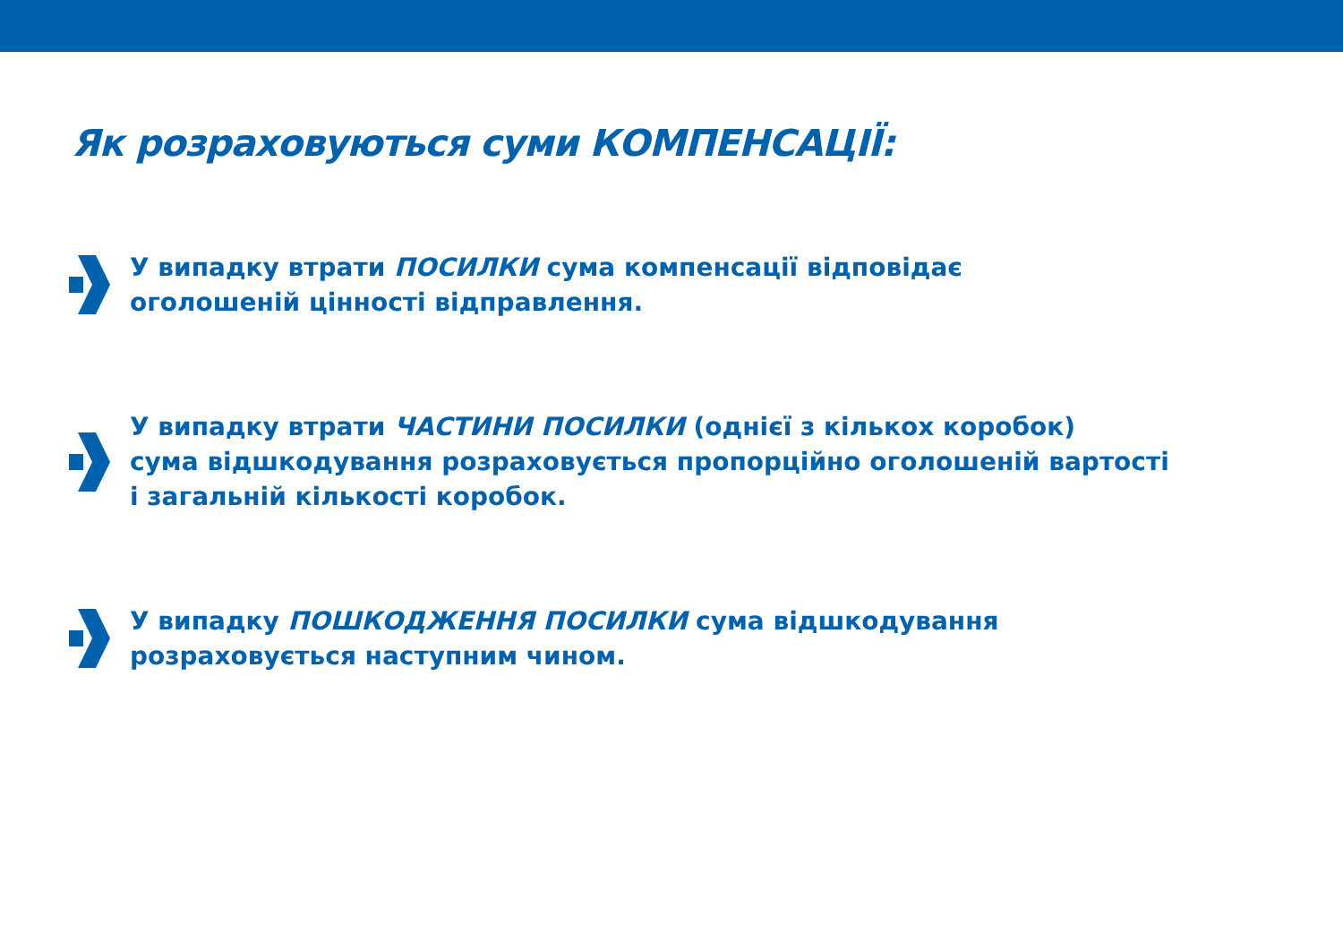Як розраховуються суми КОМПЕНСАЦІЇ:
У випадку втрати ПОСИЛКИ сума компенсації відповідає
оголошеній цінності відправлення.
У випадку втрати ЧАСТИНИ ПОСИЛКИ (однієї з кількох коробок)
сума відшкодування розраховується пропорційно оголошеній вартості
і загальній кількості коробок.
У випадку ПОШКОДЖЕННЯ ПОСИЛКИ сума відшкодування
розраховується наступним чином.